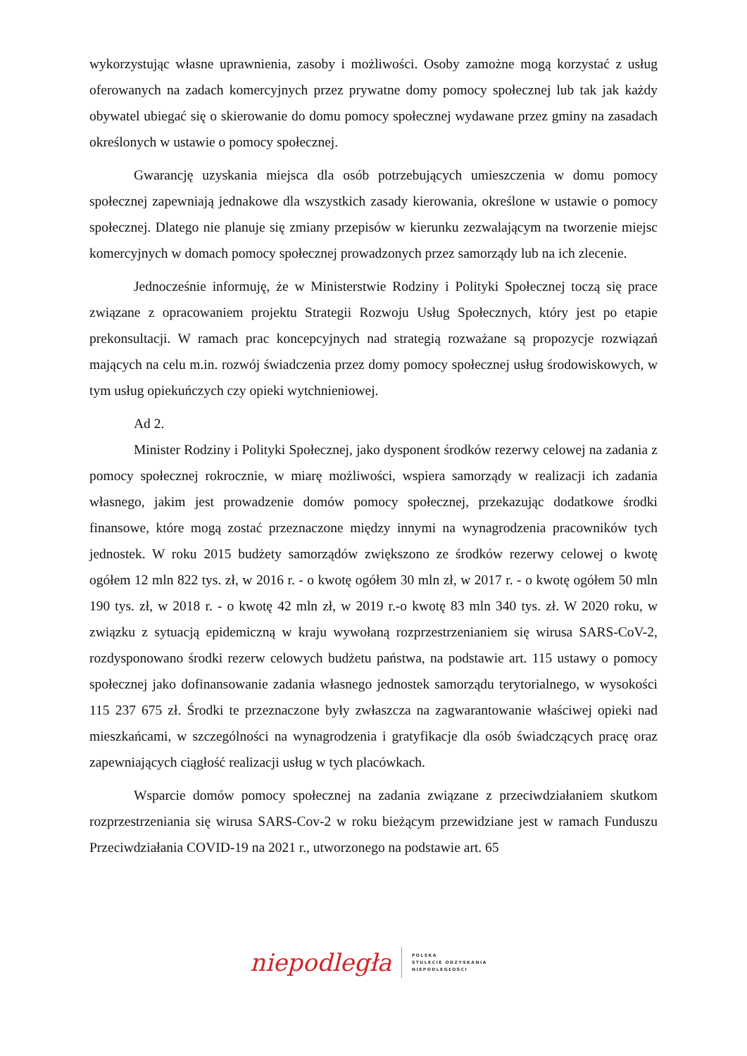wykorzystując własne uprawnienia, zasoby i możliwości. Osoby zamożne mogą korzystać z usług oferowanych na zadach komercyjnych przez prywatne domy pomocy społecznej lub tak jak każdy obywatel ubiegać się o skierowanie do domu pomocy społecznej wydawane przez gminy na zasadach określonych w ustawie o pomocy społecznej.
Gwarancję uzyskania miejsca dla osób potrzebujących umieszczenia w domu pomocy społecznej zapewniają jednakowe dla wszystkich zasady kierowania, określone w ustawie o pomocy społecznej. Dlatego nie planuje się zmiany przepisów w kierunku zezwalającym na tworzenie miejsc komercyjnych w domach pomocy społecznej prowadzonych przez samorządy lub na ich zlecenie.
Jednocześnie informuję, że w Ministerstwie Rodziny i Polityki Społecznej toczą się prace związane z opracowaniem projektu Strategii Rozwoju Usług Społecznych, który jest po etapie prekonsultacji. W ramach prac koncepcyjnych nad strategią rozważane są propozycje rozwiązań mających na celu m.in. rozwój świadczenia przez domy pomocy społecznej usług środowiskowych, w tym usług opiekuńczych czy opieki wytchnieniowej.
Ad 2.
Minister Rodziny i Polityki Społecznej, jako dysponent środków rezerwy celowej na zadania z pomocy społecznej rokrocznie, w miarę możliwości, wspiera samorządy w realizacji ich zadania własnego, jakim jest prowadzenie domów pomocy społecznej, przekazując dodatkowe środki finansowe, które mogą zostać przeznaczone między innymi na wynagrodzenia pracowników tych jednostek. W roku 2015 budżety samorządów zwiększono ze środków rezerwy celowej o kwotę ogółem 12 mln 822 tys. zł, w 2016 r. - o kwotę ogółem 30 mln zł, w 2017 r. - o kwotę ogółem 50 mln 190 tys. zł, w 2018 r. - o kwotę 42 mln zł, w 2019 r.-o kwotę 83 mln 340 tys. zł. W 2020 roku, w związku z sytuacją epidemiczną w kraju wywołaną rozprzestrzenianiem się wirusa SARS-CoV-2, rozdysponowano środki rezerw celowych budżetu państwa, na podstawie art. 115 ustawy o pomocy społecznej jako dofinansowanie zadania własnego jednostek samorządu terytorialnego, w wysokości 115 237 675 zł. Środki te przeznaczone były zwłaszcza na zagwarantowanie właściwej opieki nad mieszkańcami, w szczególności na wynagrodzenia i gratyfikacje dla osób świadczących pracę oraz zapewniających ciągłość realizacji usług w tych placówkach.
Wsparcie domów pomocy społecznej na zadania związane z przeciwdziałaniem skutkom rozprzestrzeniania się wirusa SARS-Cov-2 w roku bieżącym przewidziane jest w ramach Funduszu Przeciwdziałania COVID-19 na 2021 r., utworzonego na podstawie art. 65
niepodległa POLSKA
STULECIE ODZYSKANIA
NIEPODLEGŁOŚCI